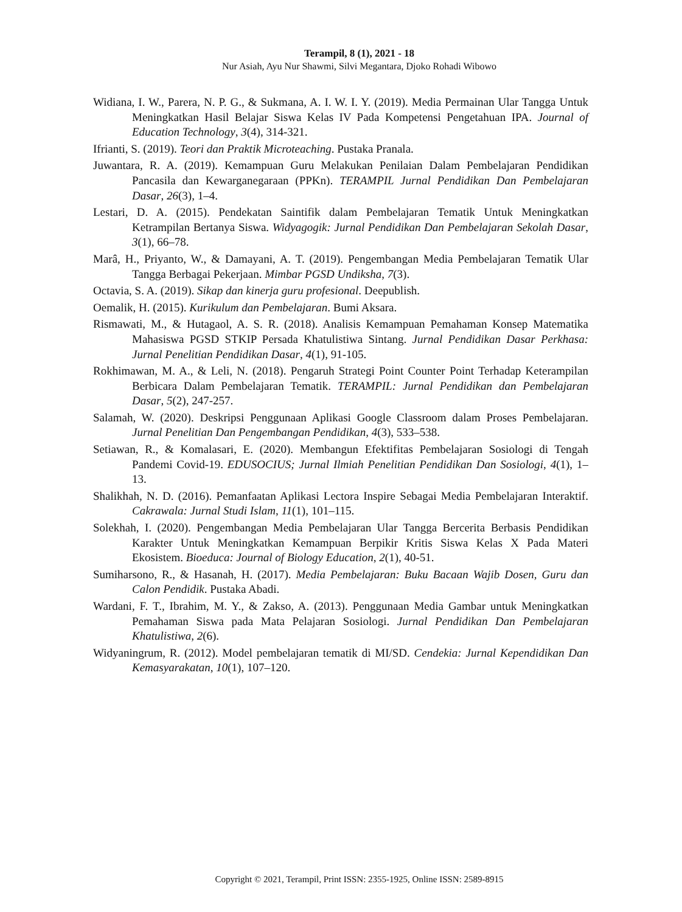Terampil, 8 (1), 2021 - 18
Nur Asiah, Ayu Nur Shawmi, Silvi Megantara, Djoko Rohadi Wibowo
Widiana, I. W., Parera, N. P. G., & Sukmana, A. I. W. I. Y. (2019). Media Permainan Ular Tangga Untuk Meningkatkan Hasil Belajar Siswa Kelas IV Pada Kompetensi Pengetahuan IPA. Journal of Education Technology, 3(4), 314-321.
Ifrianti, S. (2019). Teori dan Praktik Microteaching. Pustaka Pranala.
Juwantara, R. A. (2019). Kemampuan Guru Melakukan Penilaian Dalam Pembelajaran Pendidikan Pancasila dan Kewarganegaraan (PPKn). TERAMPIL Jurnal Pendidikan Dan Pembelajaran Dasar, 26(3), 1–4.
Lestari, D. A. (2015). Pendekatan Saintifik dalam Pembelajaran Tematik Untuk Meningkatkan Ketrampilan Bertanya Siswa. Widyagogik: Jurnal Pendidikan Dan Pembelajaran Sekolah Dasar, 3(1), 66–78.
Marâ, H., Priyanto, W., & Damayani, A. T. (2019). Pengembangan Media Pembelajaran Tematik Ular Tangga Berbagai Pekerjaan. Mimbar PGSD Undiksha, 7(3).
Octavia, S. A. (2019). Sikap dan kinerja guru profesional. Deepublish.
Oemalik, H. (2015). Kurikulum dan Pembelajaran. Bumi Aksara.
Rismawati, M., & Hutagaol, A. S. R. (2018). Analisis Kemampuan Pemahaman Konsep Matematika Mahasiswa PGSD STKIP Persada Khatulistiwa Sintang. Jurnal Pendidikan Dasar Perkhasa: Jurnal Penelitian Pendidikan Dasar, 4(1), 91-105.
Rokhimawan, M. A., & Leli, N. (2018). Pengaruh Strategi Point Counter Point Terhadap Keterampilan Berbicara Dalam Pembelajaran Tematik. TERAMPIL: Jurnal Pendidikan dan Pembelajaran Dasar, 5(2), 247-257.
Salamah, W. (2020). Deskripsi Penggunaan Aplikasi Google Classroom dalam Proses Pembelajaran. Jurnal Penelitian Dan Pengembangan Pendidikan, 4(3), 533–538.
Setiawan, R., & Komalasari, E. (2020). Membangun Efektifitas Pembelajaran Sosiologi di Tengah Pandemi Covid-19. EDUSOCIUS; Jurnal Ilmiah Penelitian Pendidikan Dan Sosiologi, 4(1), 1–13.
Shalikhah, N. D. (2016). Pemanfaatan Aplikasi Lectora Inspire Sebagai Media Pembelajaran Interaktif. Cakrawala: Jurnal Studi Islam, 11(1), 101–115.
Solekhah, I. (2020). Pengembangan Media Pembelajaran Ular Tangga Bercerita Berbasis Pendidikan Karakter Untuk Meningkatkan Kemampuan Berpikir Kritis Siswa Kelas X Pada Materi Ekosistem. Bioeduca: Journal of Biology Education, 2(1), 40-51.
Sumiharsono, R., & Hasanah, H. (2017). Media Pembelajaran: Buku Bacaan Wajib Dosen, Guru dan Calon Pendidik. Pustaka Abadi.
Wardani, F. T., Ibrahim, M. Y., & Zakso, A. (2013). Penggunaan Media Gambar untuk Meningkatkan Pemahaman Siswa pada Mata Pelajaran Sosiologi. Jurnal Pendidikan Dan Pembelajaran Khatulistiwa, 2(6).
Widyaningrum, R. (2012). Model pembelajaran tematik di MI/SD. Cendekia: Jurnal Kependidikan Dan Kemasyarakatan, 10(1), 107–120.
Copyright © 2021, Terampil, Print ISSN: 2355-1925, Online ISSN: 2589-8915